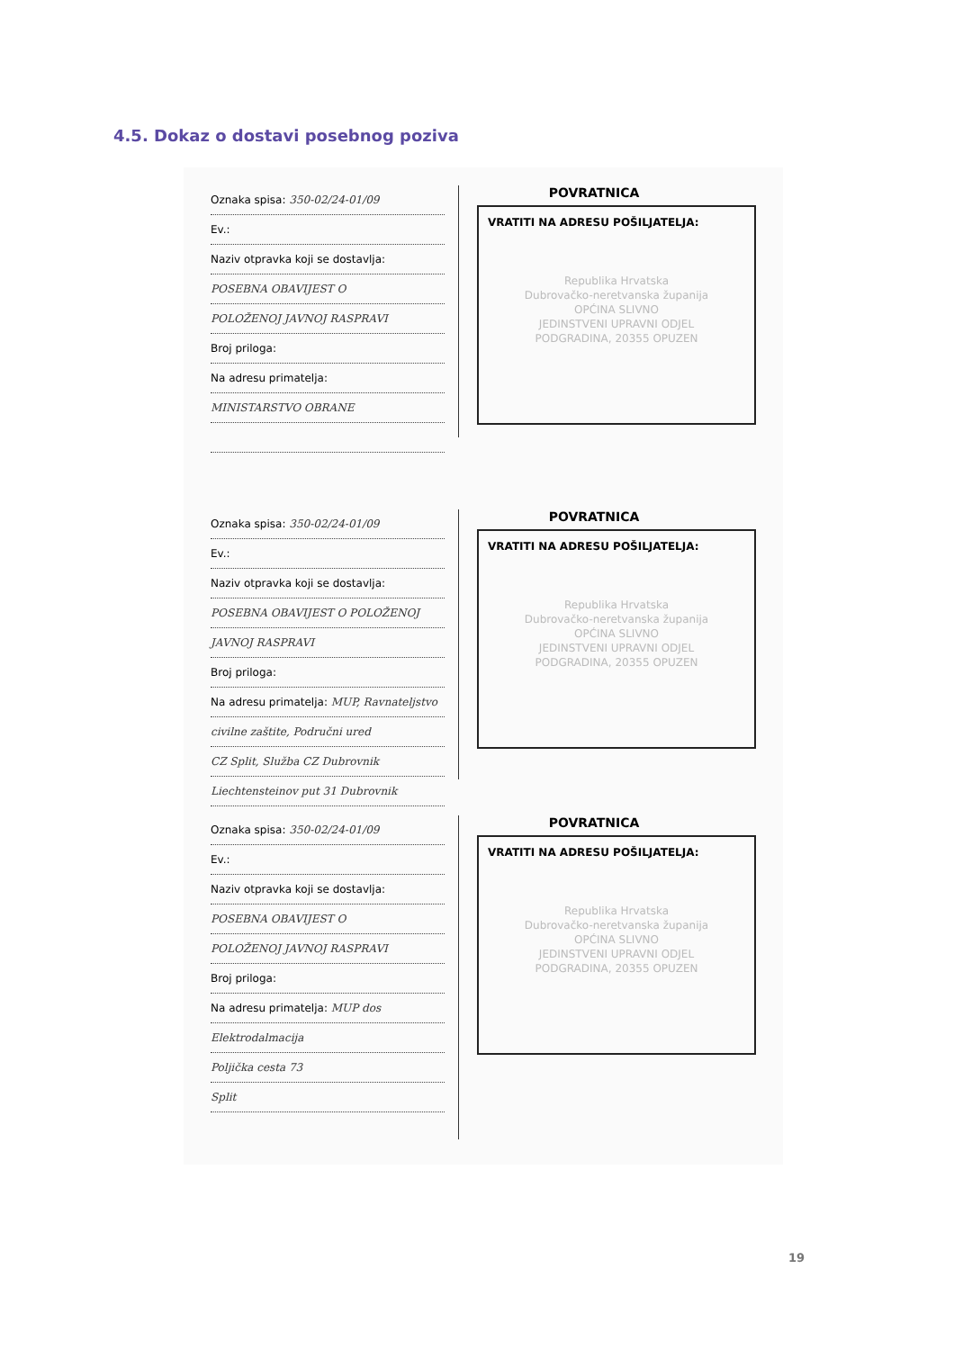4.5. Dokaz o dostavi posebnog poziva
Oznaka spisa: 350-02/24-01/09
Ev.:
Naziv otpravka koji se dostavlja:
POSEBNA OBAVIJEST O
POLOŽENOJ JAVNOJ RASPRAVI
Broj priloga:
Na adresu primatelja:
MINISTARSTVO OBRANE
POVRATNICA
VRATITI NA ADRESU POŠILJATELJA:
Republika Hrvatska
Dubrovačko-neretvanska županija
OPĆINA SLIVNO
JEDINSTVENI UPRAVNI ODJEL
PODGRADINA, 20355 OPUZEN
Oznaka spisa: 350-02/24-01/09
Ev.:
Naziv otpravka koji se dostavlja:
POSEBNA OBAVIJEST O POLOŽENOJ
JAVNOJ RASPRAVI
Broj priloga:
Na adresu primatelja: MUP, Ravnateljstvo
civilne zaštite, Područni ured
CZ Split, Služba CZ Dubrovnik
Liechtensteinov put 31 Dubrovnik
POVRATNICA
VRATITI NA ADRESU POŠILJATELJA:
Republika Hrvatska
Dubrovačko-neretvanska županija
OPĆINA SLIVNO
JEDINSTVENI UPRAVNI ODJEL
PODGRADINA, 20355 OPUZEN
Oznaka spisa: 350-02/24-01/09
Ev.:
Naziv otpravka koji se dostavlja:
POSEBNA OBAVIJEST O
POLOŽENOJ JAVNOJ RASPRAVI
Broj priloga:
Na adresu primatelja: MUP dos
Elektrodalmacija
Poljička cesta 73
Split
POVRATNICA
VRATITI NA ADRESU POŠILJATELJA:
Republika Hrvatska
Dubrovačko-neretvanska županija
OPĆINA SLIVNO
JEDINSTVENI UPRAVNI ODJEL
PODGRADINA, 20355 OPUZEN
19